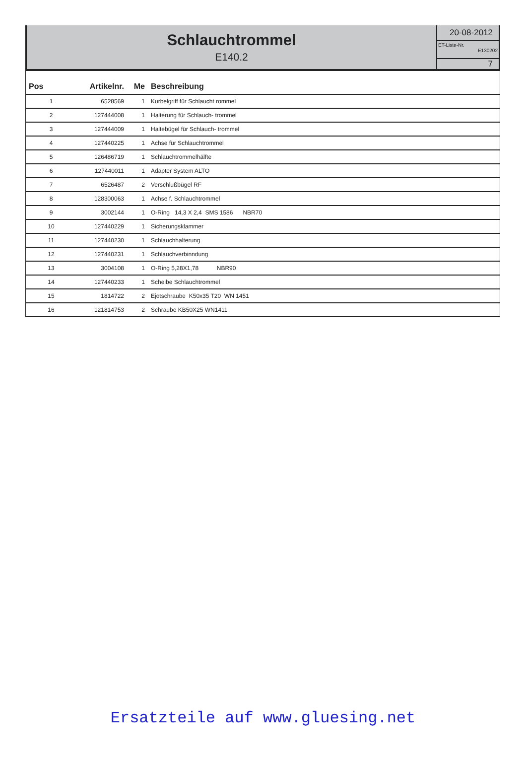Schlauchtrommel
E140.2
20-08-2012
ET-Liste-Nr.
E130202
7
| Pos | Artikelnr. | Me | Beschreibung |
| --- | --- | --- | --- |
| 1 | 6528569 | 1 | Kurbelgriff für Schlaucht rommel |
| 2 | 127444008 | 1 | Halterung für Schlauch- trommel |
| 3 | 127444009 | 1 | Haltebügel für Schlauch- trommel |
| 4 | 127440225 | 1 | Achse für Schlauchtrommel |
| 5 | 126486719 | 1 | Schlauchtrommelhälfte |
| 6 | 127440011 | 1 | Adapter System ALTO |
| 7 | 6526487 | 2 | Verschlußbügel RF |
| 8 | 128300063 | 1 | Achse f. Schlauchtrommel |
| 9 | 3002144 | 1 | O-Ring 14,3 X 2,4 SMS 1586 NBR70 |
| 10 | 127440229 | 1 | Sicherungsklammer |
| 11 | 127440230 | 1 | Schlauchhalterung |
| 12 | 127440231 | 1 | Schlauchverbinndung |
| 13 | 3004108 | 1 | O-Ring 5,28X1,78 NBR90 |
| 14 | 127440233 | 1 | Scheibe Schlauchtrommel |
| 15 | 1814722 | 2 | Ejotschraube K50x35 T20 WN 1451 |
| 16 | 121814753 | 2 | Schraube KB50X25 WN1411 |
Ersatzteile auf www.gluesing.net